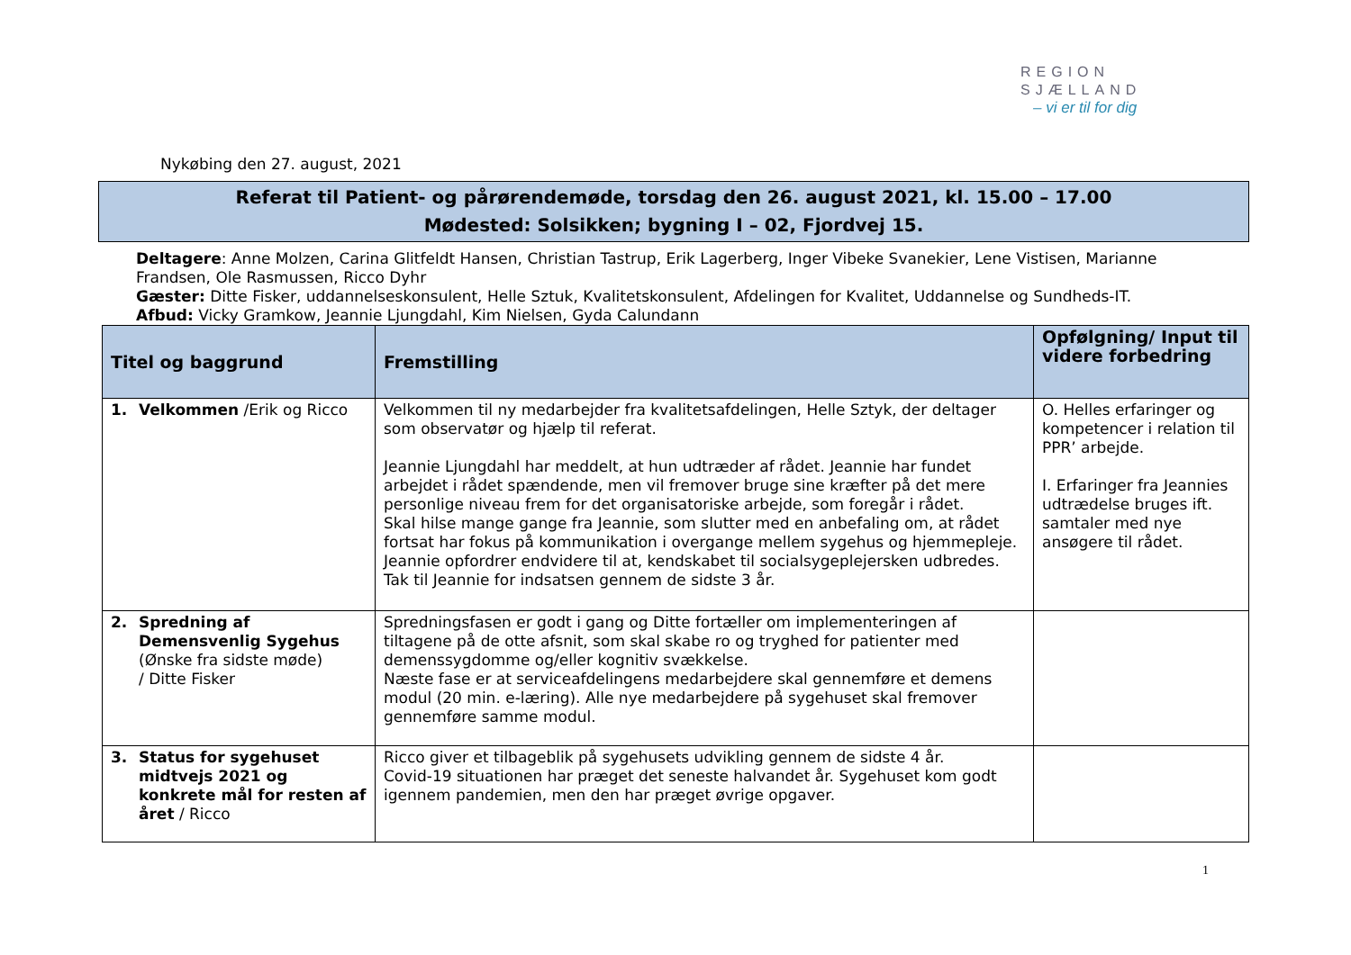REGION
SJÆLLAND
– vi er til for dig
Nykøbing den 27. august, 2021
Referat til Patient- og pårørendemøde, torsdag den 26. august 2021, kl. 15.00 – 17.00
Mødested: Solsikken; bygning I – 02, Fjordvej 15.
Deltagere: Anne Molzen, Carina Glitfeldt Hansen, Christian Tastrup, Erik Lagerberg, Inger Vibeke Svanekier, Lene Vistisen, Marianne Frandsen, Ole Rasmussen, Ricco Dyhr
Gæster: Ditte Fisker, uddannelseskonsulent, Helle Sztuk, Kvalitetskonsulent, Afdelingen for Kvalitet, Uddannelse og Sundheds-IT.
Afbud: Vicky Gramkow, Jeannie Ljungdahl, Kim Nielsen, Gyda Calundann
| Titel og baggrund | Fremstilling | Opfølgning/ Input til videre forbedring |
| --- | --- | --- |
| 1. Velkommen /Erik og Ricco | Velkommen til ny medarbejder fra kvalitetsafdelingen, Helle Sztyk, der deltager som observatør og hjælp til referat. Jeannie Ljungdahl har meddelt, at hun udtræder af rådet. Jeannie har fundet arbejdet i rådet spændende, men vil fremover bruge sine kræfter på det mere personlige niveau frem for det organisatoriske arbejde, som foregår i rådet. Skal hilse mange gange fra Jeannie, som slutter med en anbefaling om, at rådet fortsat har fokus på kommunikation i overgange mellem sygehus og hjemmepleje. Jeannie opfordrer endvidere til at, kendskabet til socialsygeplejersken udbredes. Tak til Jeannie for indsatsen gennem de sidste 3 år. | O. Helles erfaringer og kompetencer i relation til PPR’ arbejde. I. Erfaringer fra Jeannies udtrædelse bruges ift. samtaler med nye ansøgere til rådet. |
| 2. Spredning af Demensvenlig Sygehus (Ønske fra sidste møde) / Ditte Fisker | Spredningsfasen er godt i gang og Ditte fortæller om implementeringen af tiltagene på de otte afsnit, som skal skabe ro og tryghed for patienter med demenssygdomme og/eller kognitiv svækkelse. Næste fase er at serviceafdelingens medarbejdere skal gennemføre et demens modul (20 min. e-læring). Alle nye medarbejdere på sygehuset skal fremover gennemføre samme modul. | |
| 3. Status for sygehuset midtvejs 2021 og konkrete mål for resten af året / Ricco | Ricco giver et tilbageblik på sygehusets udvikling gennem de sidste 4 år. Covid-19 situationen har præget det seneste halvandet år. Sygehuset kom godt igennem pandemien, men den har præget øvrige opgaver. | |
1